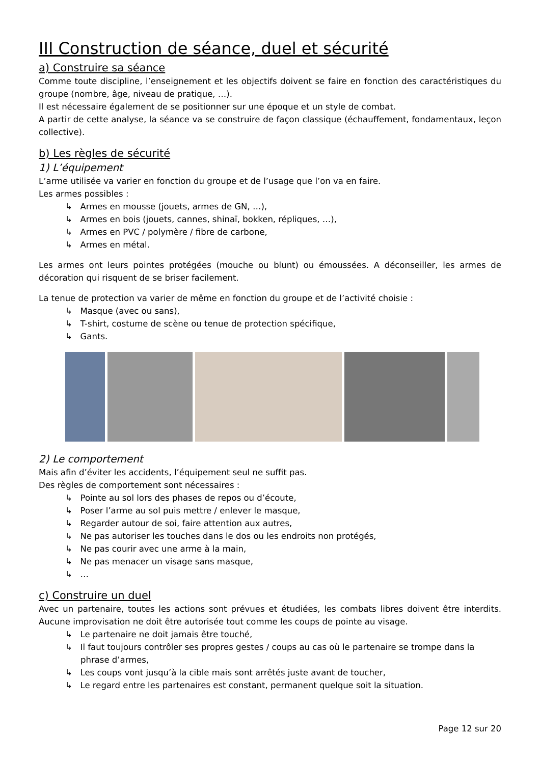III Construction de séance, duel et sécurité
a) Construire sa séance
Comme toute discipline, l’enseignement et les objectifs doivent se faire en fonction des caractéristiques du groupe (nombre, âge, niveau de pratique, …).
Il est nécessaire également de se positionner sur une époque et un style de combat.
A partir de cette analyse, la séance va se construire de façon classique (échauffement, fondamentaux, leçon collective).
b) Les règles de sécurité
1) L’équipement
L’arme utilisée va varier en fonction du groupe et de l’usage que l’on va en faire.
Les armes possibles :
↳ Armes en mousse (jouets, armes de GN, …),
↳ Armes en bois (jouets, cannes, shinaï, bokken, répliques, …),
↳ Armes en PVC / polymère / fibre de carbone,
↳ Armes en métal.
Les armes ont leurs pointes protégées (mouche ou blunt) ou émoussées. A déconseiller, les armes de décoration qui risquent de se briser facilement.
La tenue de protection va varier de même en fonction du groupe et de l’activité choisie :
↳ Masque (avec ou sans),
↳ T-shirt, costume de scène ou tenue de protection spécifique,
↳ Gants.
2) Le comportement
Mais afin d’éviter les accidents, l’équipement seul ne suffit pas.
Des règles de comportement sont nécessaires :
↳ Pointe au sol lors des phases de repos ou d’écoute,
↳ Poser l’arme au sol puis mettre / enlever le masque,
↳ Regarder autour de soi, faire attention aux autres,
↳ Ne pas autoriser les touches dans le dos ou les endroits non protégés,
↳ Ne pas courir avec une arme à la main,
↳ Ne pas menacer un visage sans masque,
↳ …
c) Construire un duel
Avec un partenaire, toutes les actions sont prévues et étudiées, les combats libres doivent être interdits. Aucune improvisation ne doit être autorisée tout comme les coups de pointe au visage.
↳ Le partenaire ne doit jamais être touché,
↳ Il faut toujours contrôler ses propres gestes / coups au cas où le partenaire se trompe dans la phrase d’armes,
↳ Les coups vont jusqu’à la cible mais sont arrêtés juste avant de toucher,
↳ Le regard entre les partenaires est constant, permanent quelque soit la situation.
Page 12 sur 20